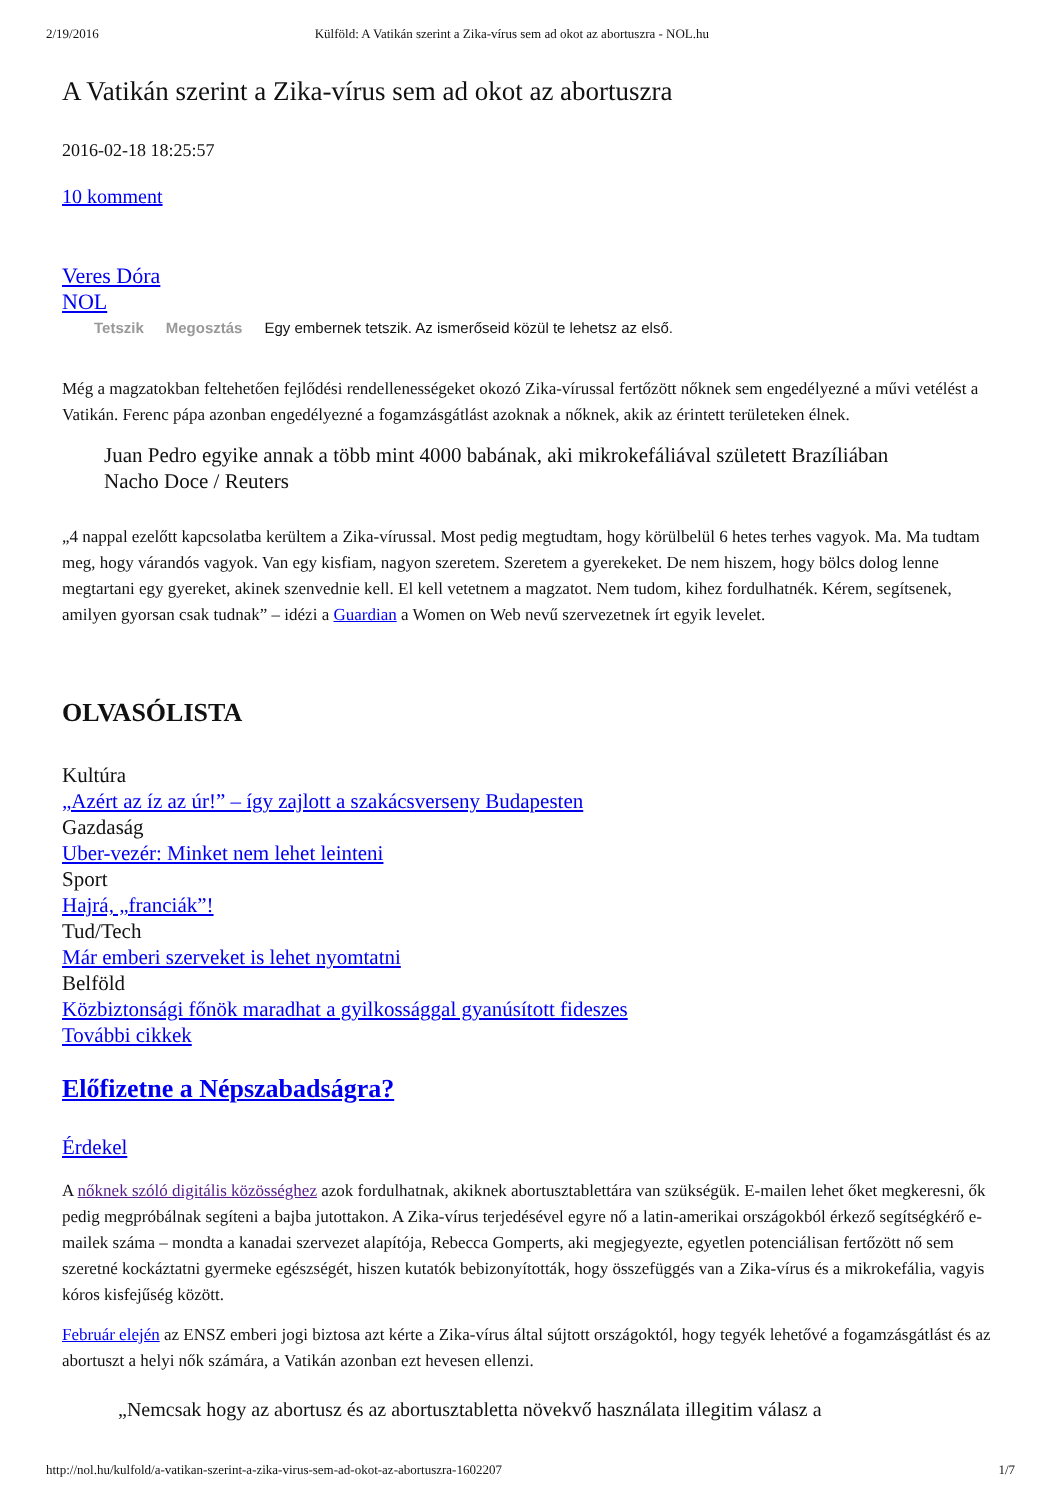2/19/2016 Külföld: A Vatikán szerint a Zika-vírus sem ad okot az abortuszra - NOL.hu
A Vatikán szerint a Zika-vírus sem ad okot az abortuszra
2016-02-18 18:25:57
10 komment
Veres Dóra
NOL
Tetszik Megosztás Egy embernek tetszik. Az ismerőseid közül te lehetsz az első.
Még a magzatokban feltehetően fejlődési rendellenességeket okozó Zika-vírussal fertőzött nőknek sem engedélyezné a művi vetélést a Vatikán. Ferenc pápa azonban engedélyezné a fogamzásgátlást azoknak a nőknek, akik az érintett területeken élnek.
Juan Pedro egyike annak a több mint 4000 babának, aki mikrokefáliával született Brazíliában
Nacho Doce / Reuters
„4 nappal ezelőtt kapcsolatba kerültem a Zika-vírussal. Most pedig megtudtam, hogy körülbelül 6 hetes terhes vagyok. Ma. Ma tudtam meg, hogy várandós vagyok. Van egy kisfiam, nagyon szeretem. Szeretem a gyerekeket. De nem hiszem, hogy bölcs dolog lenne megtartani egy gyereket, akinek szenvednie kell. El kell vetetnem a magzatot. Nem tudom, kihez fordulhatnék. Kérem, segítsenek, amilyen gyorsan csak tudnak” – idézi a Guardian a Women on Web nevű szervezetnek írt egyik levelet.
OLVASÓLISTA
Kultúra
„Azért az íz az úr!” – így zajlott a szakácsverseny Budapesten
Gazdaság
Uber-vezér: Minket nem lehet leinteni
Sport
Hajrá, „franciák”!
Tud/Tech
Már emberi szerveket is lehet nyomtatni
Belföld
Közbiztonsági főnök maradhat a gyilkossággal gyanúsított fideszes
További cikkek
Előfizetne a Népszabadságra?
Érdekel
A nőknek szóló digitális közösséghez azok fordulhatnak, akiknek abortusztablettára van szükségük. E-mailen lehet őket megkeresni, ők pedig megpróbálnak segíteni a bajba jutottakon. A Zika-vírus terjedésével egyre nő a latin-amerikai országokból érkező segítségkérő e-mailek száma – mondta a kanadai szervezet alapítója, Rebecca Gomperts, aki megjegyezte, egyetlen potenciálisan fertőzött nő sem szeretné kockáztatni gyermeke egészségét, hiszen kutatók bebizonyították, hogy összefüggés van a Zika-vírus és a mikrokefália, vagyis kóros kisfejűség között.
Február elején az ENSZ emberi jogi biztosa azt kérte a Zika-vírus által sújtott országoktól, hogy tegyék lehetővé a fogamzásgátlást és az abortuszt a helyi nők számára, a Vatikán azonban ezt hevesen ellenzi.
„Nemcsak hogy az abortusz és az abortusztabletta növekvő használata illegitim válasz a
http://nol.hu/kulfold/a-vatikan-szerint-a-zika-virus-sem-ad-okot-az-abortuszra-1602207 1/7